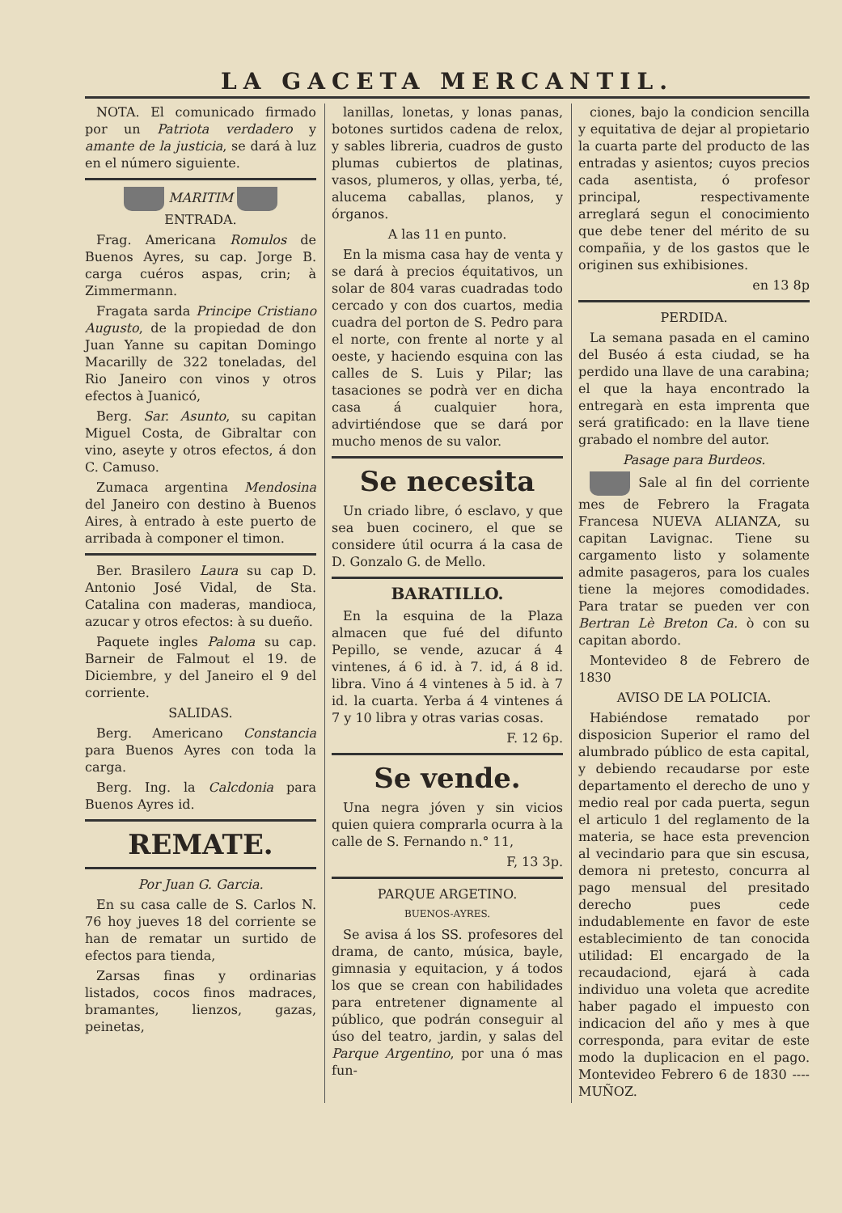LA GACETA MERCANTIL.
NOTA. El comunicado firmado por un Patriota verdadero y amante de la justicia, se dará à luz en el número siguiente.
MARITIM
ENTRADA.
Frag. Americana Romulos de Buenos Ayres, su cap. Jorge B. carga cuéros aspas, crin; à Zimmermann.
Fragata sarda Principe Cristiano Augusto, de la propiedad de don Juan Yanne su capitan Domingo Macarilly de 322 toneladas, del Rio Janeiro con vinos y otros efectos à Juanicó,
Berg. Sar. Asunto, su capitan Miguel Costa, de Gibraltar con vino, aseyte y otros efectos, á don C. Camuso.
Zumaca argentina Mendosina del Janeiro con destino à Buenos Aires, à entrado à este puerto de arribada à componer el timon.
Ber. Brasilero Laura su cap D. Antonio José Vidal, de Sta. Catalina con maderas, mandioca, azucar y otros efectos: à su dueño.
Paquete ingles Paloma su cap. Barneir de Falmout el 19. de Diciembre, y del Janeiro el 9 del corriente.
SALIDAS.
Berg. Americano Constancia para Buenos Ayres con toda la carga.
Berg. Ing. la Calcdonia para Buenos Ayres id.
REMATE.
Por Juan G. Garcia.
En su casa calle de S. Carlos N. 76 hoy jueves 18 del corriente se han de rematar un surtido de efectos para tienda,
Zarsas finas y ordinarias listados, cocos finos madraces, bramantes, lienzos, gazas, peinetas,
lanillas, lonetas, y lonas panas, botones surtidos cadena de relox, y sables libreria, cuadros de gusto plumas cubiertos de platinas, vasos, plumeros, y ollas, yerba, té, alucema caballas, planos, y órganos.
A las 11 en punto.
En la misma casa hay de venta y se dará à precios équitativos, un solar de 804 varas cuadradas todo cercado y con dos cuartos, media cuadra del porton de S. Pedro para el norte, con frente al norte y al oeste, y haciendo esquina con las calles de S. Luis y Pilar; las tasaciones se podrà ver en dicha casa á cualquier hora, advirtiéndose que se dará por mucho menos de su valor.
Se necesita
Un criado libre, ó esclavo, y que sea buen cocinero, el que se considere útil ocurra á la casa de D. Gonzalo G. de Mello.
BARATILLO.
En la esquina de la Plaza almacen que fué del difunto Pepillo, se vende, azucar á 4 vintenes, á 6 id. à 7. id, á 8 id. libra. Vino á 4 vintenes à 5 id. à 7 id. la cuarta. Yerba á 4 vintenes á 7 y 10 libra y otras varias cosas.
F. 12 6p.
Se vende.
Una negra jóven y sin vicios quien quiera comprarla ocurra à la calle de S. Fernando n.° 11,
F, 13 3p.
PARQUE ARGETINO.
BUENOS-AYRES.
Se avisa á los SS. profesores del drama, de canto, música, bayle, gimnasia y equitacion, y á todos los que se crean con habilidades para entretener dignamente al público, que podrán conseguir al úso del teatro, jardin, y salas del Parque Argentino, por una ó mas fun-
ciones, bajo la condicion sencilla y equitativa de dejar al propietario la cuarta parte del producto de las entradas y asientos; cuyos precios cada asentista, ó profesor principal, respectivamente arreglará segun el conocimiento que debe tener del mérito de su compañia, y de los gastos que le originen sus exhibisiones.
en 13 8p
PERDIDA.
La semana pasada en el camino del Buséo á esta ciudad, se ha perdido una llave de una carabina; el que la haya encontrado la entregarà en esta imprenta que será gratificado: en la llave tiene grabado el nombre del autor.
Pasage para Burdeos.
Sale al fin del corriente mes de Febrero la Fragata Francesa NUEVA ALIANZA, su capitan Lavignac. Tiene su cargamento listo y solamente admite pasageros, para los cuales tiene la mejores comodidades. Para tratar se pueden ver con Bertran Lè Breton Ca. ò con su capitan abordo.
Montevideo 8 de Febrero de 1830
AVISO DE LA POLICIA.
Habiéndose rematado por disposicion Superior el ramo del alumbrado público de esta capital, y debiendo recaudarse por este departamento el derecho de uno y medio real por cada puerta, segun el articulo 1 del reglamento de la materia, se hace esta prevencion al vecindario para que sin escusa, demora ni pretesto, concurra al pago mensual del presitado derecho pues cede indudablemente en favor de este establecimiento de tan conocida utilidad: El encargado de la recaudaciond, ejará à cada individuo una voleta que acredite haber pagado el impuesto con indicacion del año y mes à que corresponda, para evitar de este modo la duplicacion en el pago. Montevideo Febrero 6 de 1830 ---- MUÑOZ.